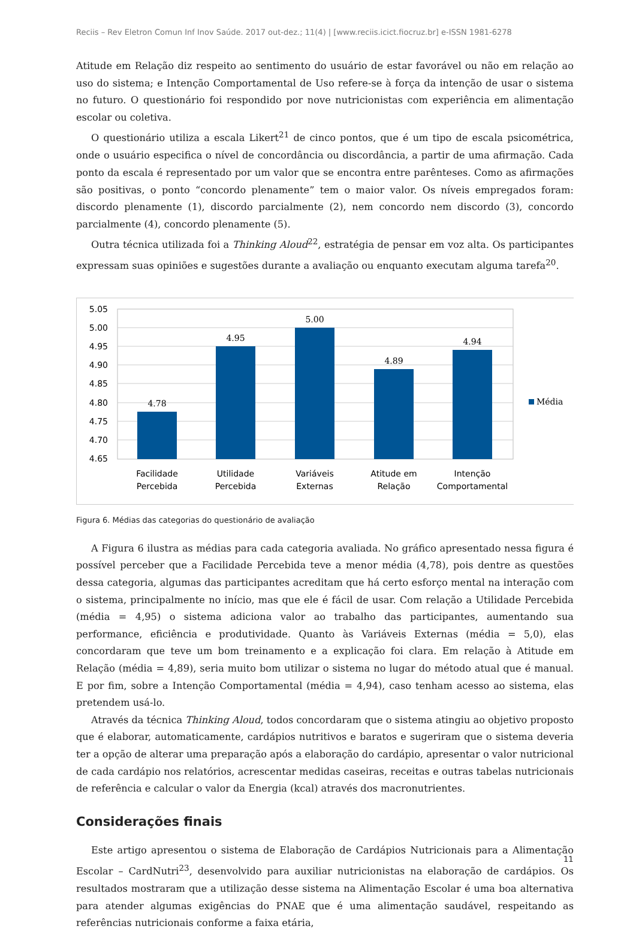Reciis – Rev Eletron Comun Inf Inov Saúde. 2017 out-dez.; 11(4) | [www.reciis.icict.fiocruz.br] e-ISSN 1981-6278
Atitude em Relação diz respeito ao sentimento do usuário de estar favorável ou não em relação ao uso do sistema; e Intenção Comportamental de Uso refere-se à força da intenção de usar o sistema no futuro. O questionário foi respondido por nove nutricionistas com experiência em alimentação escolar ou coletiva.
O questionário utiliza a escala Likert<sup>21</sup> de cinco pontos, que é um tipo de escala psicométrica, onde o usuário especifica o nível de concordância ou discordância, a partir de uma afirmação. Cada ponto da escala é representado por um valor que se encontra entre parênteses. Como as afirmações são positivas, o ponto “concordo plenamente” tem o maior valor. Os níveis empregados foram: discordo plenamente (1), discordo parcialmente (2), nem concordo nem discordo (3), concordo parcialmente (4), concordo plenamente (5).
Outra técnica utilizada foi a Thinking Aloud<sup>22</sup>, estratégia de pensar em voz alta. Os participantes expressam suas opiniões e sugestões durante a avaliação ou enquanto executam alguma tarefa<sup>20</sup>.
5.05
5.00
4.95
4.90
4.85
4.80
4.75
4.70
4.65
4.78
4.95
5.00
4.89
4.94
Facilidade
Percebida
Utilidade
Percebida
Variáveis
Externas
Atitude em
Relação
Intenção
Comportamental
Média
Figura 6. Médias das categorias do questionário de avaliação
A Figura 6 ilustra as médias para cada categoria avaliada. No gráfico apresentado nessa figura é possível perceber que a Facilidade Percebida teve a menor média (4,78), pois dentre as questões dessa categoria, algumas das participantes acreditam que há certo esforço mental na interação com o sistema, principalmente no início, mas que ele é fácil de usar. Com relação a Utilidade Percebida (média = 4,95) o sistema adiciona valor ao trabalho das participantes, aumentando sua performance, eficiência e produtividade. Quanto às Variáveis Externas (média = 5,0), elas concordaram que teve um bom treinamento e a explicação foi clara. Em relação à Atitude em Relação (média = 4,89), seria muito bom utilizar o sistema no lugar do método atual que é manual. E por fim, sobre a Intenção Comportamental (média = 4,94), caso tenham acesso ao sistema, elas pretendem usá-lo.
Através da técnica Thinking Aloud, todos concordaram que o sistema atingiu ao objetivo proposto que é elaborar, automaticamente, cardápios nutritivos e baratos e sugeriram que o sistema deveria ter a opção de alterar uma preparação após a elaboração do cardápio, apresentar o valor nutricional de cada cardápio nos relatórios, acrescentar medidas caseiras, receitas e outras tabelas nutricionais de referência e calcular o valor da Energia (kcal) através dos macronutrientes.
Considerações finais
Este artigo apresentou o sistema de Elaboração de Cardápios Nutricionais para a Alimentação Escolar – CardNutri<sup>23</sup>, desenvolvido para auxiliar nutricionistas na elaboração de cardápios. Os resultados mostraram que a utilização desse sistema na Alimentação Escolar é uma boa alternativa para atender algumas exigências do PNAE que é uma alimentação saudável, respeitando as referências nutricionais conforme a faixa etária,
11